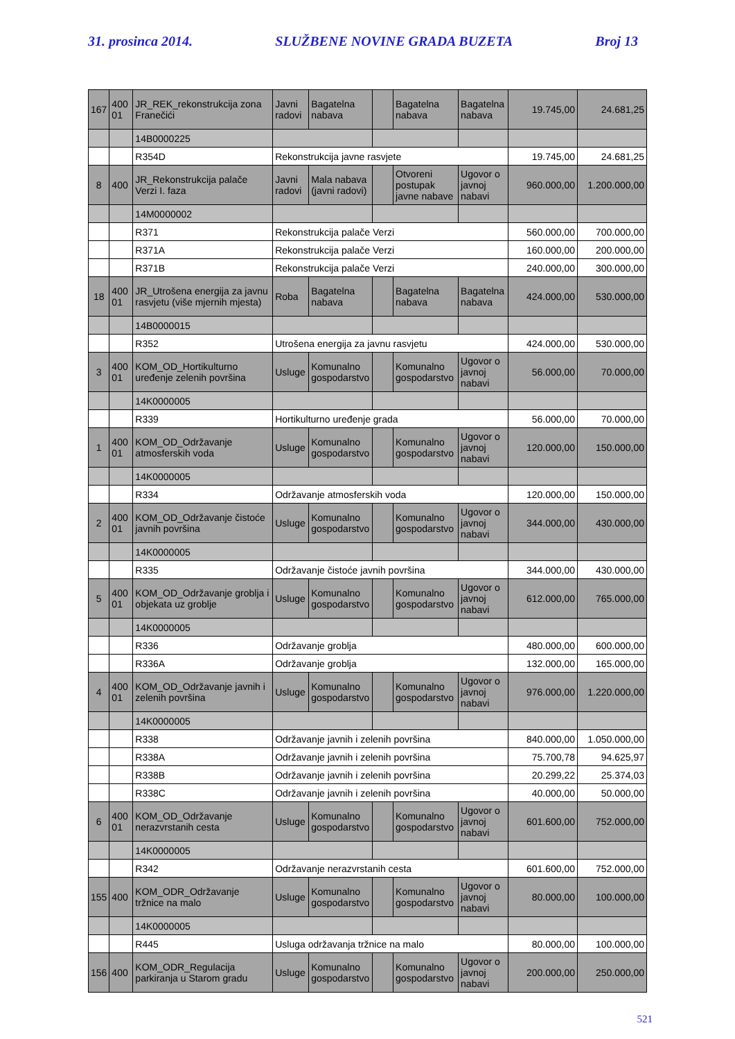31. prosinca 2014. SLUŽBENE NOVINE GRADA BUZETA Broj 13
| 167 | 400 01 | JR_REK_rekonstrukcija zona Franečići | Javni radovi | Bagatelna nabava | | Bagatelna nabava | Bagatelna nabava | 19.745,00 | 24.681,25 |
| | | 14B0000225 | | | | | | | |
| | | R354D | Rekonstrukcija javne rasvjete | | | | | 19.745,00 | 24.681,25 |
| 8 | 400 | JR_Rekonstrukcija palače Verzi I. faza | Javni radovi | Mala nabava (javni radovi) | | Otvoreni postupak javne nabave | Ugovor o javnoj nabavi | 960.000,00 | 1.200.000,00 |
| | | 14M0000002 | | | | | | | |
| | | R371 | Rekonstrukcija palače Verzi | | | | | 560.000,00 | 700.000,00 |
| | | R371A | Rekonstrukcija palače Verzi | | | | | 160.000,00 | 200.000,00 |
| | | R371B | Rekonstrukcija palače Verzi | | | | | 240.000,00 | 300.000,00 |
| 18 | 400 01 | JR_Utrošena energija za javnu rasvjetu (više mjernih mjesta) | Roba | Bagatelna nabava | | Bagatelna nabava | Bagatelna nabava | 424.000,00 | 530.000,00 |
| | | 14B0000015 | | | | | | | |
| | | R352 | Utrošena energija za javnu rasvjetu | | | | | 424.000,00 | 530.000,00 |
| 3 | 400 01 | KOM_OD_Hortikulturno uređenje zelenih površina | Usluge | Komunalno gospodarstvo | | Komunalno gospodarstvo | Ugovor o javnoj nabavi | 56.000,00 | 70.000,00 |
| | | 14K0000005 | | | | | | | |
| | | R339 | Hortikulturno uređenje grada | | | | | 56.000,00 | 70.000,00 |
| 1 | 400 01 | KOM_OD_Održavanje atmosferskih voda | Usluge | Komunalno gospodarstvo | | Komunalno gospodarstvo | Ugovor o javnoj nabavi | 120.000,00 | 150.000,00 |
| | | 14K0000005 | | | | | | | |
| | | R334 | Održavanje atmosferskih voda | | | | | 120.000,00 | 150.000,00 |
| 2 | 400 01 | KOM_OD_Održavanje čistoće javnih površina | Usluge | Komunalno gospodarstvo | | Komunalno gospodarstvo | Ugovor o javnoj nabavi | 344.000,00 | 430.000,00 |
| | | 14K0000005 | | | | | | | |
| | | R335 | Održavanje čistoće javnih površina | | | | | 344.000,00 | 430.000,00 |
| 5 | 400 01 | KOM_OD_Održavanje groblja i objekata uz groblje | Usluge | Komunalno gospodarstvo | | Komunalno gospodarstvo | Ugovor o javnoj nabavi | 612.000,00 | 765.000,00 |
| | | 14K0000005 | | | | | | | |
| | | R336 | Održavanje groblja | | | | | 480.000,00 | 600.000,00 |
| | | R336A | Održavanje groblja | | | | | 132.000,00 | 165.000,00 |
| 4 | 400 01 | KOM_OD_Održavanje javnih i zelenih površina | Usluge | Komunalno gospodarstvo | | Komunalno gospodarstvo | Ugovor o javnoj nabavi | 976.000,00 | 1.220.000,00 |
| | | 14K0000005 | | | | | | | |
| | | R338 | Održavanje javnih i zelenih površina | | | | | 840.000,00 | 1.050.000,00 |
| | | R338A | Održavanje javnih i zelenih površina | | | | | 75.700,78 | 94.625,97 |
| | | R338B | Održavanje javnih i zelenih površina | | | | | 20.299,22 | 25.374,03 |
| | | R338C | Održavanje javnih i zelenih površina | | | | | 40.000,00 | 50.000,00 |
| 6 | 400 01 | KOM_OD_Održavanje nerazvrstanih cesta | Usluge | Komunalno gospodarstvo | | Komunalno gospodarstvo | Ugovor o javnoj nabavi | 601.600,00 | 752.000,00 |
| | | 14K0000005 | | | | | | | |
| | | R342 | Održavanje nerazvrstanih cesta | | | | | 601.600,00 | 752.000,00 |
| 155 | 400 | KOM_ODR_Održavanje tržnice na malo | Usluge | Komunalno gospodarstvo | | Komunalno gospodarstvo | Ugovor o javnoj nabavi | 80.000,00 | 100.000,00 |
| | | 14K0000005 | | | | | | | |
| | | R445 | Usluga održavanja tržnice na malo | | | | | 80.000,00 | 100.000,00 |
| 156 | 400 | KOM_ODR_Regulacija parkiranja u Starom gradu | Usluge | Komunalno gospodarstvo | | Komunalno gospodarstvo | Ugovor o javnoj nabavi | 200.000,00 | 250.000,00 |
521